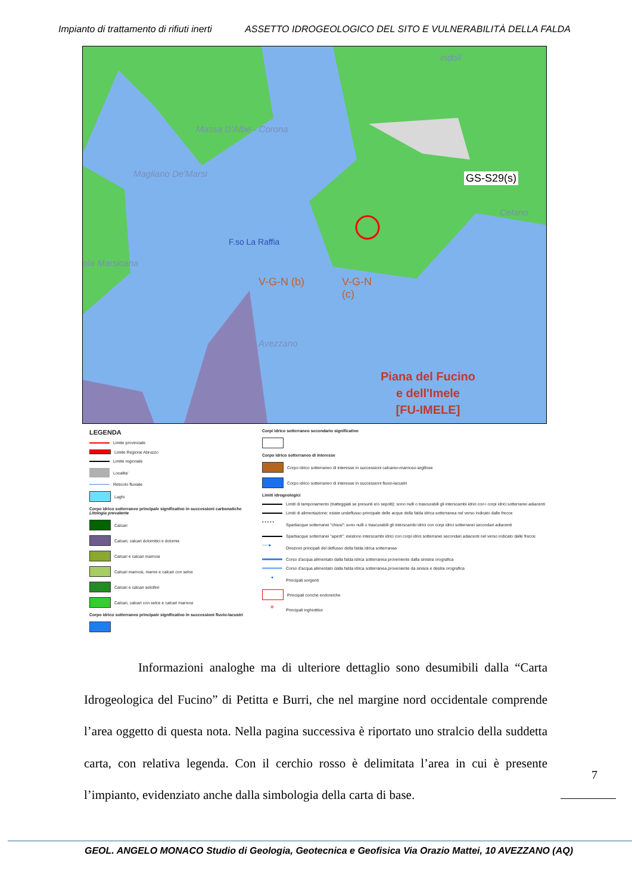Impianto di trattamento di rifiuti inerti ASSETTO IDROGEOLOGICO DEL SITO E VULNERABILITÀ DELLA FALDA
Massa D'Albe - Corona
Magliano De'Marsi
ola Marsicana
F.so La Raffia
V-G-N (b)
V-G-N
(c)
Avezzano
indoli
GS-S29(s)
Celano
Piana del Fucino
e dell'Imele
[FU-IMELE]
LEGENDA
Limite provinciale
Limite Regione Abruzzo
Limite regionale
Localita'
Reticolo fluviale
Laghi
Corpo idrico sotterraneo principale significativo in successioni carbonatiche
Litologia prevalente
Calcari
Calcari, calcari dolomitici e dolomie
Calcari e calcari marnosi
Calcari marnosi, marne e calcari con selce
Calcari e calcari selciferi
Calcari, calcari con selce e calcari marnosi
Corpo idrico sotterraneo principale significativo in successioni fluvio-lacustri
Corpi idrico sotterraneo secondario significativo
Corpo idrico sotterraneo di interesse
Corpo idrico sotterraneo di interesse in successioni calcareo-marnoso-argillose
Corpo idrico sotterraneo di interesse in successioni fluvio-lacustri
Limiti idrogeologici
Limiti di tamponamento (tratteggiati se presunti e/o sepolti): sono nulli o trascurabili gli interscambi idrici con i corpi idrici sotterranei adiacenti
Limiti di alimentazione: esiste undeflusso principale delle acque della falda idrica sotterranea nel verso indicato dalle frecce
• • • • • Spartiacque sotterranei "chiusi": sono nulli o trascurabili gli interscambi idrici con corpi idrici sotterranei secondari adiacenti
Spartiacque sotterranei "aperti": esistono interscambi idrici con corpi idrici sotterranei secondari adiacenti nel verso indicato dalle frecce
──► Direzioni principali del deflusso della falda idrica sotterranea
Corso d'acqua alimentato dalla falda idrica sotterranea proveniente dalla sinistra orografica
Corso d'acqua alimentato dalla falda idrica sotterranea proveniente da sinisra e destra orografica
● Principali sorgenti
Principali conche endoreiche
✲ Principali inghiottitoi
Informazioni analoghe ma di ulteriore dettaglio sono desumibili dalla “Carta Idrogeologica del Fucino” di Petitta e Burri, che nel margine nord occidentale comprende l’area oggetto di questa nota. Nella pagina successiva è riportato uno stralcio della suddetta carta, con relativa legenda. Con il cerchio rosso è delimitata l’area in cui è presente l’impianto, evidenziato anche dalla simbologia della carta di base.
7
GEOL. ANGELO MONACO Studio di Geologia, Geotecnica e Geofisica Via Orazio Mattei, 10 AVEZZANO (AQ)